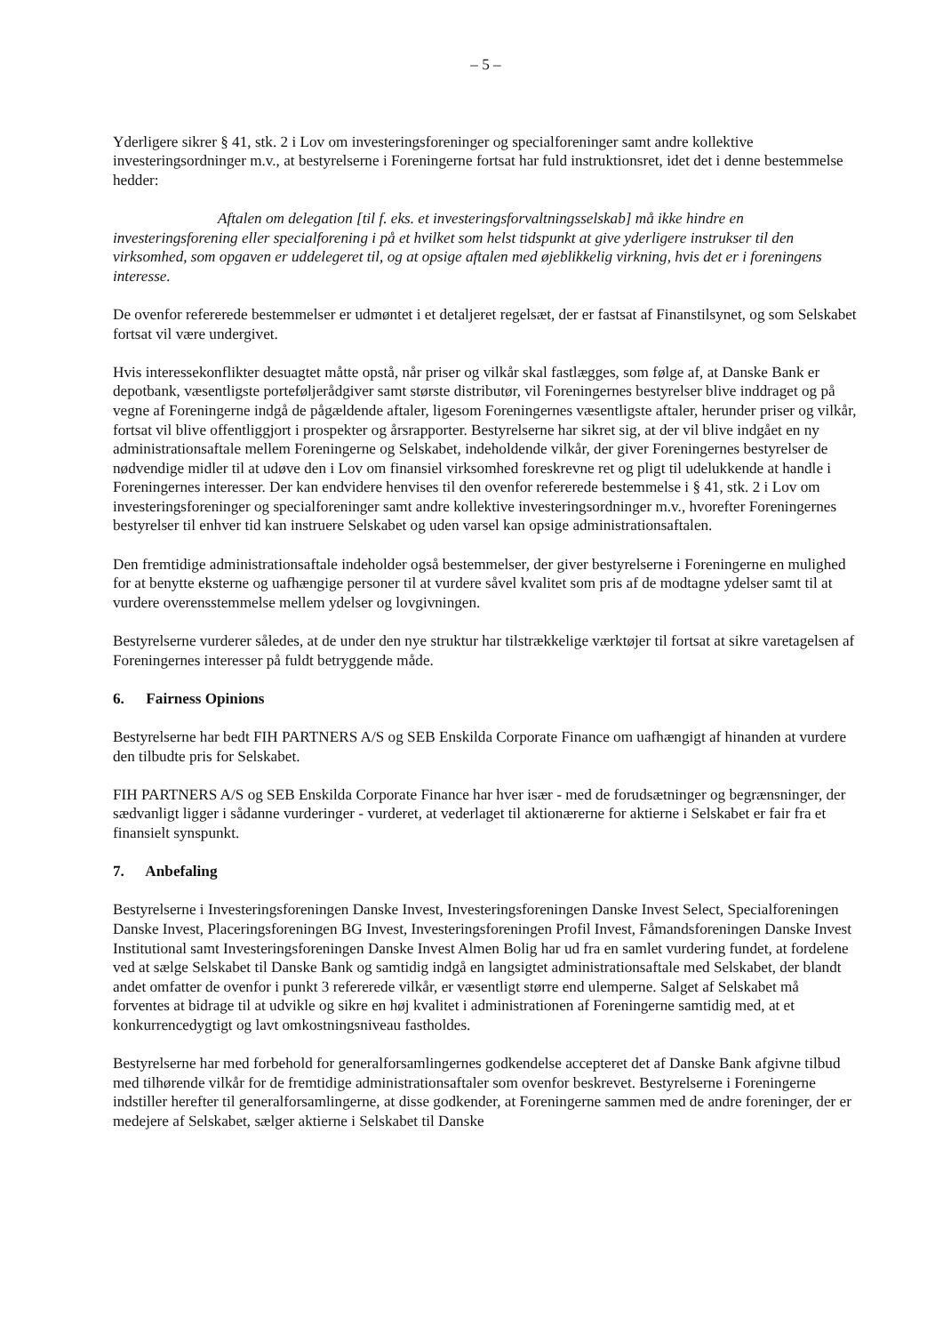– 5 –
Yderligere sikrer § 41, stk. 2 i Lov om investeringsforeninger og specialforeninger samt andre kollektive investeringsordninger m.v., at bestyrelserne i Foreningerne fortsat har fuld instruktionsret, idet det i denne bestemmelse hedder:
Aftalen om delegation [til f. eks. et investeringsforvaltningsselskab] må ikke hindre en investeringsforening eller specialforening i på et hvilket som helst tidspunkt at give yderligere instrukser til den virksomhed, som opgaven er uddelegeret til, og at opsige aftalen med øjeblikkelig virkning, hvis det er i foreningens interesse.
De ovenfor refererede bestemmelser er udmøntet i et detaljeret regelsæt, der er fastsat af Finanstilsynet, og som Selskabet fortsat vil være undergivet.
Hvis interessekonflikter desuagtet måtte opstå, når priser og vilkår skal fastlægges, som følge af, at Danske Bank er depotbank, væsentligste porteføljerådgiver samt største distributør, vil Foreningernes bestyrelser blive inddraget og på vegne af Foreningerne indgå de pågældende aftaler, ligesom Foreningernes væsentligste aftaler, herunder priser og vilkår, fortsat vil blive offentliggjort i prospekter og årsrapporter. Bestyrelserne har sikret sig, at der vil blive indgået en ny administrationsaftale mellem Foreningerne og Selskabet, indeholdende vilkår, der giver Foreningernes bestyrelser de nødvendige midler til at udøve den i Lov om finansiel virksomhed foreskrevne ret og pligt til udelukkende at handle i Foreningernes interesser. Der kan endvidere henvises til den ovenfor refererede bestemmelse i § 41, stk. 2 i Lov om investeringsforeninger og specialforeninger samt andre kollektive investeringsordninger m.v., hvorefter Foreningernes bestyrelser til enhver tid kan instruere Selskabet og uden varsel kan opsige administrationsaftalen.
Den fremtidige administrationsaftale indeholder også bestemmelser, der giver bestyrelserne i Foreningerne en mulighed for at benytte eksterne og uafhængige personer til at vurdere såvel kvalitet som pris af de modtagne ydelser samt til at vurdere overensstemmelse mellem ydelser og lovgivningen.
Bestyrelserne vurderer således, at de under den nye struktur har tilstrækkelige værktøjer til fortsat at sikre varetagelsen af Foreningernes interesser på fuldt betryggende måde.
6. Fairness Opinions
Bestyrelserne har bedt FIH PARTNERS A/S og SEB Enskilda Corporate Finance om uafhængigt af hinanden at vurdere den tilbudte pris for Selskabet.
FIH PARTNERS A/S og SEB Enskilda Corporate Finance har hver især - med de forudsætninger og begrænsninger, der sædvanligt ligger i sådanne vurderinger - vurderet, at vederlaget til aktionærerne for aktierne i Selskabet er fair fra et finansielt synspunkt.
7. Anbefaling
Bestyrelserne i Investeringsforeningen Danske Invest, Investeringsforeningen Danske Invest Select, Specialforeningen Danske Invest, Placeringsforeningen BG Invest, Investeringsforeningen Profil Invest, Fåmandsforeningen Danske Invest Institutional samt Investeringsforeningen Danske Invest Almen Bolig har ud fra en samlet vurdering fundet, at fordelene ved at sælge Selskabet til Danske Bank og samtidig indgå en langsigtet administrationsaftale med Selskabet, der blandt andet omfatter de ovenfor i punkt 3 refererede vilkår, er væsentligt større end ulemperne. Salget af Selskabet må forventes at bidrage til at udvikle og sikre en høj kvalitet i administrationen af Foreningerne samtidig med, at et konkurrencedygtigt og lavt omkostningsniveau fastholdes.
Bestyrelserne har med forbehold for generalforsamlingernes godkendelse accepteret det af Danske Bank afgivne tilbud med tilhørende vilkår for de fremtidige administrationsaftaler som ovenfor beskrevet. Bestyrelserne i Foreningerne indstiller herefter til generalforsamlingerne, at disse godkender, at Foreningerne sammen med de andre foreninger, der er medejere af Selskabet, sælger aktierne i Selskabet til Danske